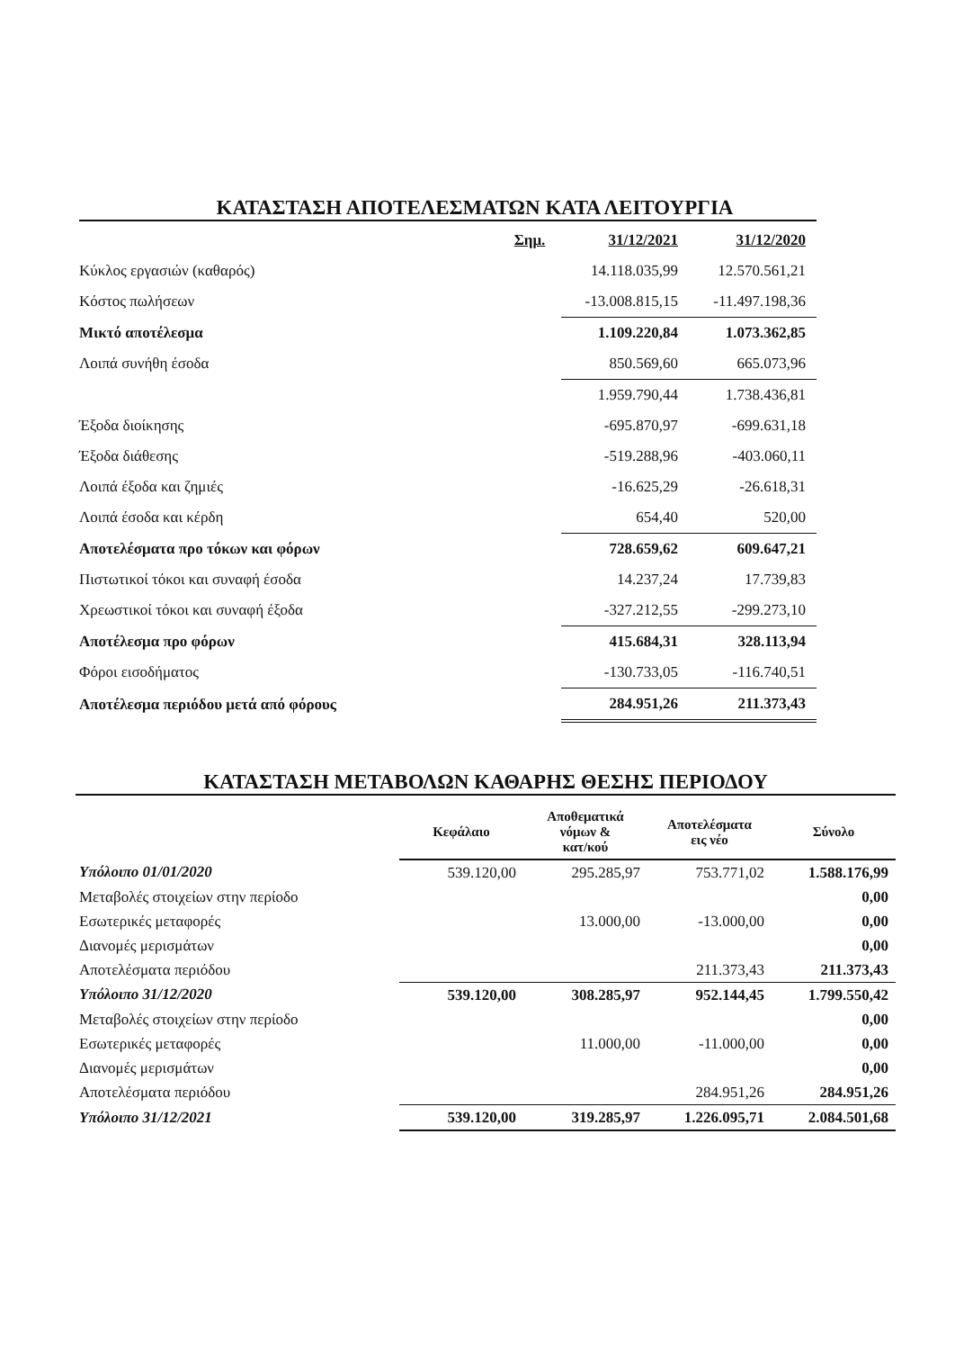ΚΑΤΑΣΤΑΣΗ ΑΠΟΤΕΛΕΣΜΑΤΩΝ ΚΑΤΑ ΛΕΙΤΟΥΡΓΙΑ
| | Σημ. | 31/12/2021 | 31/12/2020 |
| Κύκλος εργασιών (καθαρός) | | 14.118.035,99 | 12.570.561,21 |
| Κόστος πωλήσεων | | -13.008.815,15 | -11.497.198,36 |
| Μικτό αποτέλεσμα | | 1.109.220,84 | 1.073.362,85 |
| Λοιπά συνήθη έσοδα | | 850.569,60 | 665.073,96 |
| | | 1.959.790,44 | 1.738.436,81 |
| Έξοδα διοίκησης | | -695.870,97 | -699.631,18 |
| Έξοδα διάθεσης | | -519.288,96 | -403.060,11 |
| Λοιπά έξοδα και ζημιές | | -16.625,29 | -26.618,31 |
| Λοιπά έσοδα και κέρδη | | 654,40 | 520,00 |
| Αποτελέσματα προ τόκων και φόρων | | 728.659,62 | 609.647,21 |
| Πιστωτικοί τόκοι και συναφή έσοδα | | 14.237,24 | 17.739,83 |
| Χρεωστικοί τόκοι και συναφή έξοδα | | -327.212,55 | -299.273,10 |
| Αποτέλεσμα προ φόρων | | 415.684,31 | 328.113,94 |
| Φόροι εισοδήματος | | -130.733,05 | -116.740,51 |
| Αποτέλεσμα περιόδου μετά από φόρους | | 284.951,26 | 211.373,43 |
ΚΑΤΑΣΤΑΣΗ ΜΕΤΑΒΟΛΩΝ ΚΑΘΑΡΗΣ ΘΕΣΗΣ ΠΕΡΙΟΔΟΥ
| | Κεφάλαιο | Αποθεματικά νόμων & κατ/κού | Αποτελέσματα εις νέο | Σύνολο |
| --- | --- | --- | --- | --- |
| Υπόλοιπο 01/01/2020 | 539.120,00 | 295.285,97 | 753.771,02 | 1.588.176,99 |
| Μεταβολές στοιχείων στην περίοδο | | | | 0,00 |
| Εσωτερικές μεταφορές | | 13.000,00 | -13.000,00 | 0,00 |
| Διανομές μερισμάτων | | | | 0,00 |
| Αποτελέσματα περιόδου | | | 211.373,43 | 211.373,43 |
| Υπόλοιπο 31/12/2020 | 539.120,00 | 308.285,97 | 952.144,45 | 1.799.550,42 |
| Μεταβολές στοιχείων στην περίοδο | | | | 0,00 |
| Εσωτερικές μεταφορές | | 11.000,00 | -11.000,00 | 0,00 |
| Διανομές μερισμάτων | | | | 0,00 |
| Αποτελέσματα περιόδου | | | 284.951,26 | 284.951,26 |
| Υπόλοιπο 31/12/2021 | 539.120,00 | 319.285,97 | 1.226.095,71 | 2.084.501,68 |